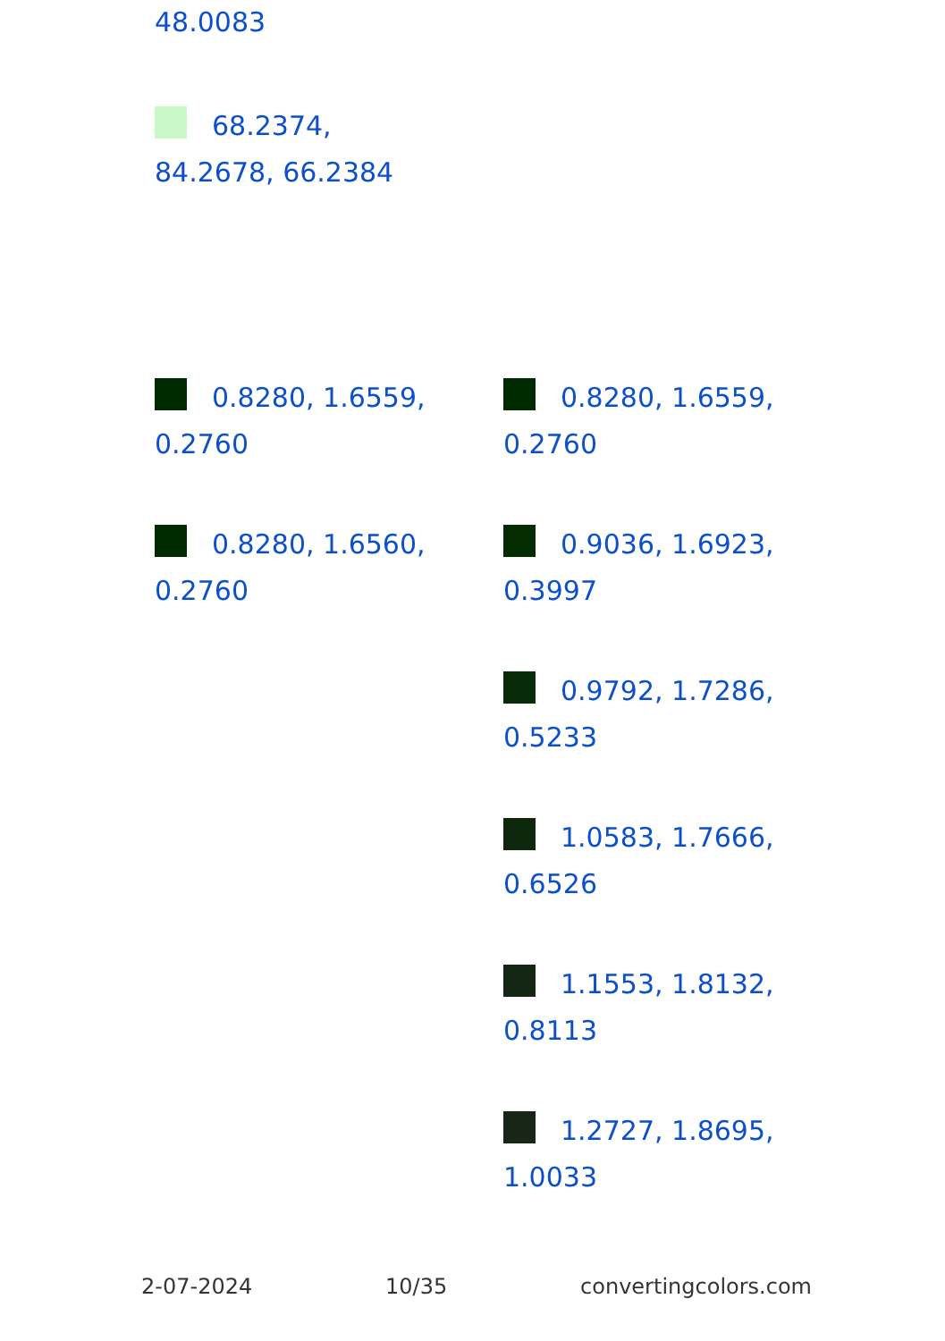48.0083
68.2374, 84.2678, 66.2384
0.8280, 1.6559, 0.2760
0.8280, 1.6560, 0.2760
0.8280, 1.6559, 0.2760
0.9036, 1.6923, 0.3997
0.9792, 1.7286, 0.5233
1.0583, 1.7666, 0.6526
1.1553, 1.8132, 0.8113
1.2727, 1.8695, 1.0033
2-07-2024 10/35 convertingcolors.com